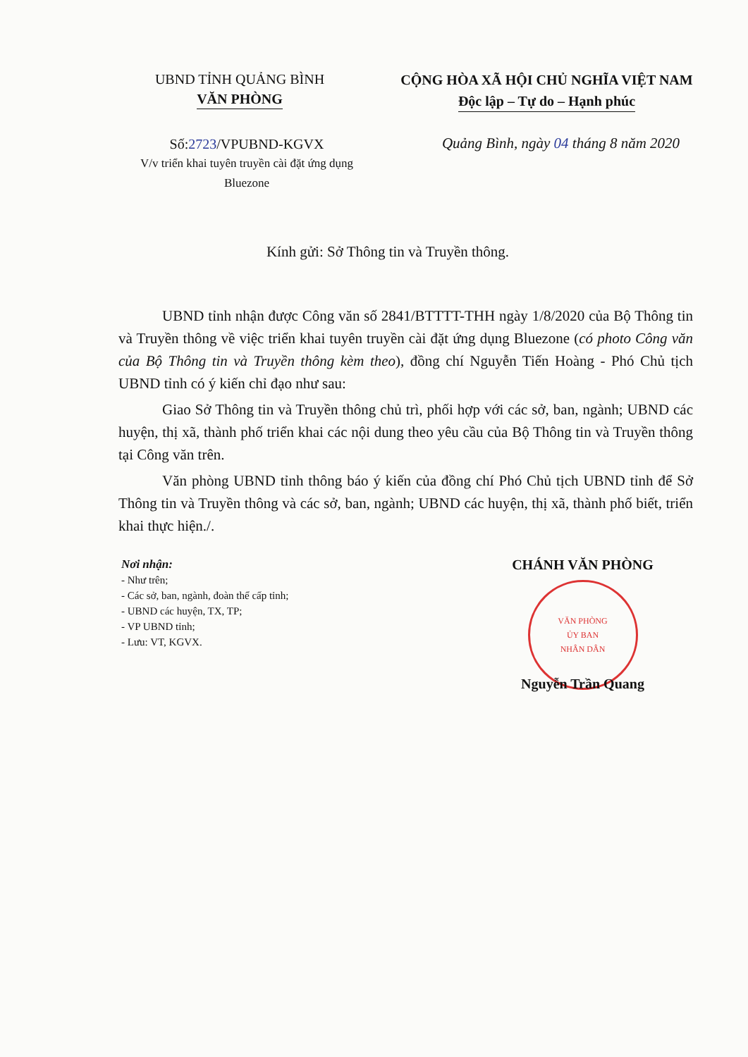UBND TỈNH QUẢNG BÌNH
VĂN PHÒNG
CỘNG HÒA XÃ HỘI CHỦ NGHĨA VIỆT NAM
Độc lập – Tự do – Hạnh phúc
Số:2723/VPUBND-KGVX
V/v triển khai tuyên truyền cài đặt ứng dụng Bluezone
Quảng Bình, ngày 04 tháng 8 năm 2020
Kính gửi: Sở Thông tin và Truyền thông.
UBND tỉnh nhận được Công văn số 2841/BTTTT-THH ngày 1/8/2020 của Bộ Thông tin và Truyền thông về việc triển khai tuyên truyền cài đặt ứng dụng Bluezone (có photo Công văn của Bộ Thông tin và Truyền thông kèm theo), đồng chí Nguyễn Tiến Hoàng - Phó Chủ tịch UBND tỉnh có ý kiến chỉ đạo như sau:
Giao Sở Thông tin và Truyền thông chủ trì, phối hợp với các sở, ban, ngành; UBND các huyện, thị xã, thành phố triển khai các nội dung theo yêu cầu của Bộ Thông tin và Truyền thông tại Công văn trên.
Văn phòng UBND tỉnh thông báo ý kiến của đồng chí Phó Chủ tịch UBND tỉnh để Sở Thông tin và Truyền thông và các sở, ban, ngành; UBND các huyện, thị xã, thành phố biết, triển khai thực hiện./.
Nơi nhận:
- Như trên;
- Các sở, ban, ngành, đoàn thể cấp tỉnh;
- UBND các huyện, TX, TP;
- VP UBND tỉnh;
- Lưu: VT, KGVX.
CHÁNH VĂN PHÒNG
VĂN PHÒNG
ỦY BAN
NHÂN DÂN
Nguyễn Trần Quang